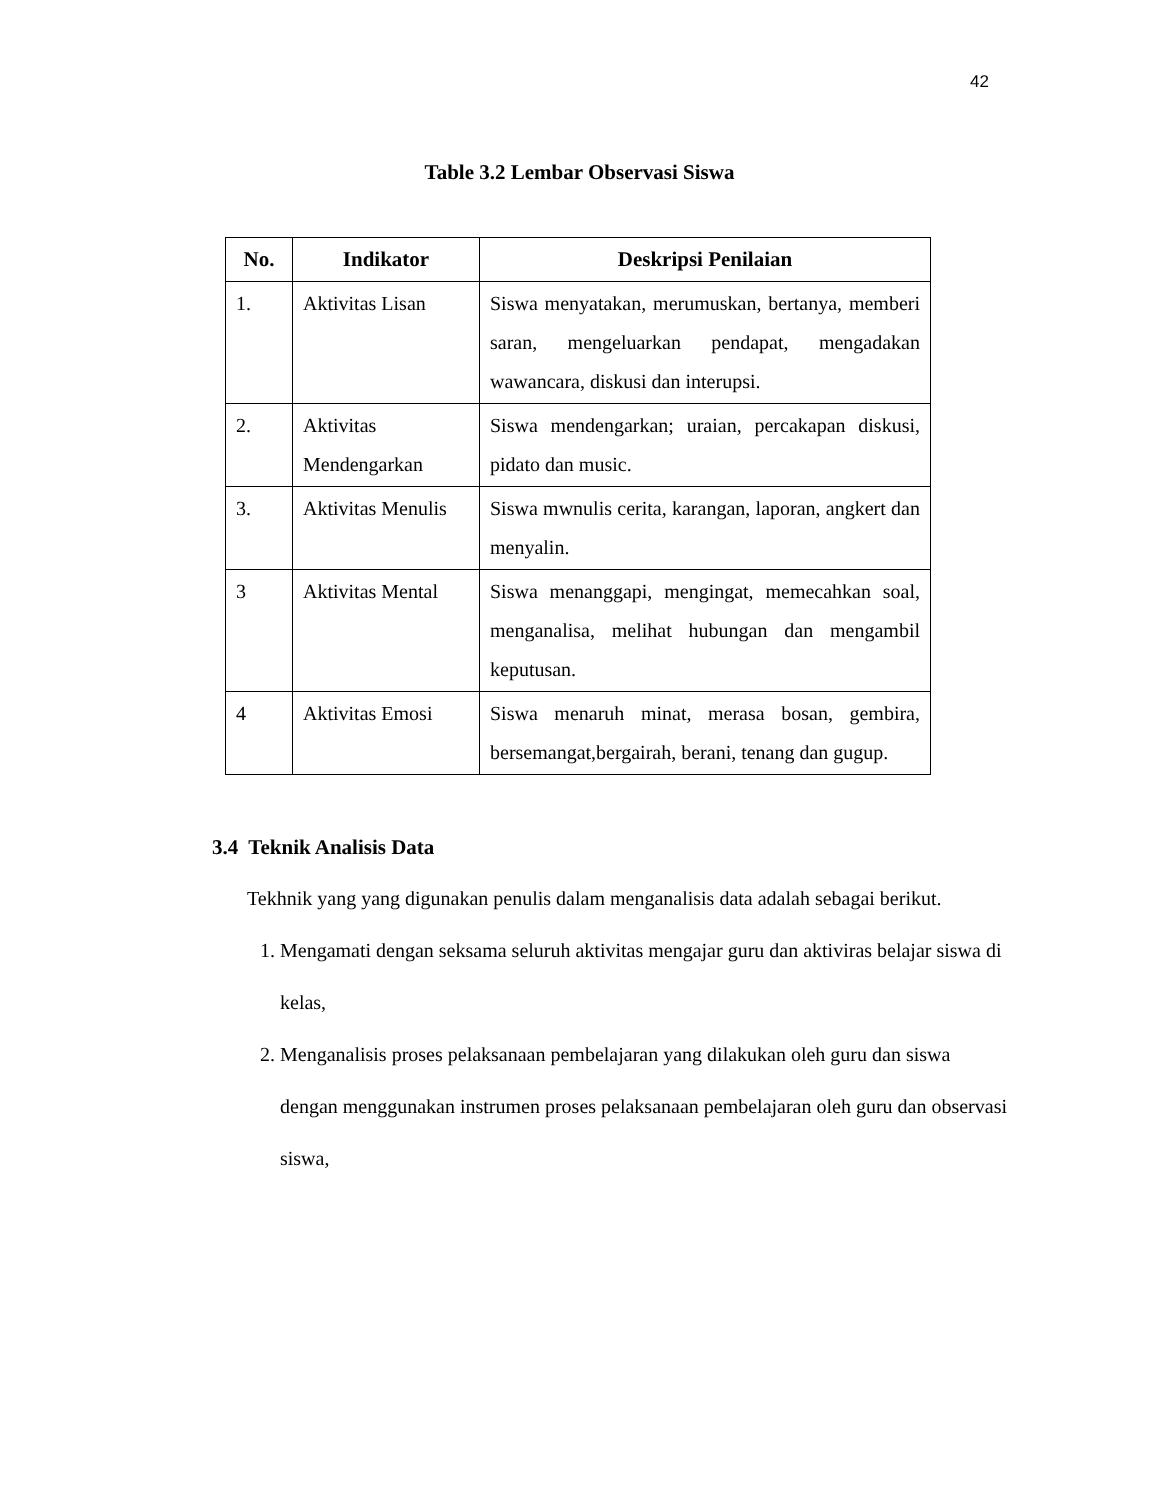42
Table 3.2 Lembar Observasi Siswa
| No. | Indikator | Deskripsi Penilaian |
| --- | --- | --- |
| 1. | Aktivitas Lisan | Siswa menyatakan, merumuskan, bertanya, memberi saran, mengeluarkan pendapat, mengadakan wawancara, diskusi dan interupsi. |
| 2. | Aktivitas Mendengarkan | Siswa mendengarkan; uraian, percakapan diskusi, pidato dan music. |
| 3. | Aktivitas Menulis | Siswa mwnulis cerita, karangan, laporan, angkert dan menyalin. |
| 3 | Aktivitas Mental | Siswa menanggapi, mengingat, memecahkan soal, menganalisa, melihat hubungan dan mengambil keputusan. |
| 4 | Aktivitas Emosi | Siswa menaruh minat, merasa bosan, gembira, bersemangat,bergairah, berani, tenang dan gugup. |
3.4 Teknik Analisis Data
Tekhnik yang yang digunakan penulis dalam menganalisis data adalah sebagai berikut.
1. Mengamati dengan seksama seluruh aktivitas mengajar guru dan aktiviras belajar siswa di kelas,
2. Menganalisis proses pelaksanaan pembelajaran yang dilakukan oleh guru dan siswa dengan menggunakan instrumen proses pelaksanaan pembelajaran oleh guru dan observasi siswa,